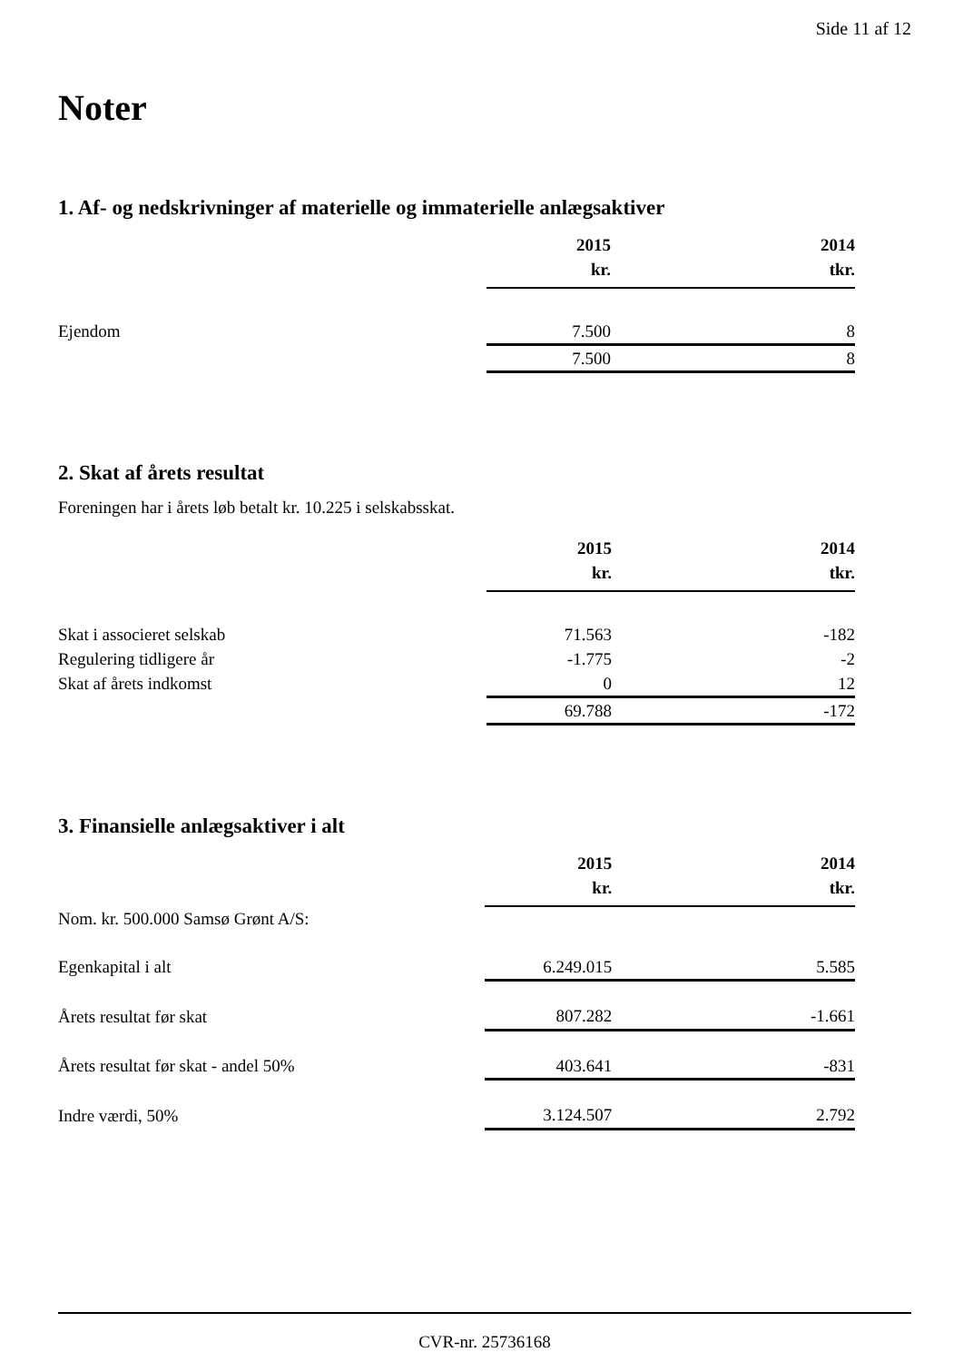Side 11 af 12
Noter
1. Af- og nedskrivninger af materielle og immaterielle anlægsaktiver
| | 2015 | | 2014 |
| | kr. | | tkr. |
| Ejendom | 7.500 | | 8 |
| | 7.500 | | 8 |
2. Skat af årets resultat
Foreningen har i årets løb betalt kr. 10.225 i selskabsskat.
| | 2015 | | 2014 |
| | kr. | | tkr. |
| Skat i associeret selskab | 71.563 | | -182 |
| Regulering tidligere år | -1.775 | | -2 |
| Skat af årets indkomst | 0 | | 12 |
| | 69.788 | | -172 |
3. Finansielle anlægsaktiver i alt
| | 2015 | | 2014 |
| | kr. | | tkr. |
| Nom. kr. 500.000 Samsø Grønt A/S: | | | |
| Egenkapital i alt | 6.249.015 | | 5.585 |
| Årets resultat før skat | 807.282 | | -1.661 |
| Årets resultat før skat - andel 50% | 403.641 | | -831 |
| Indre værdi, 50% | 3.124.507 | | 2.792 |
CVR-nr. 25736168